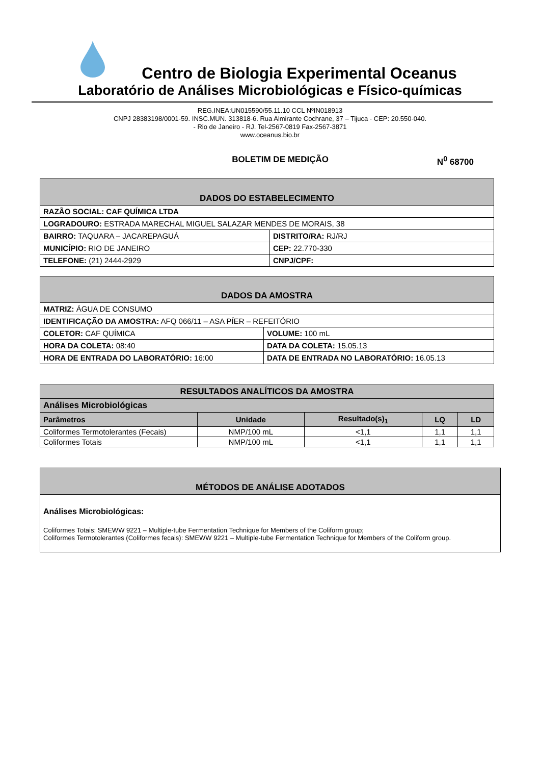Centro de Biologia Experimental Oceanus
Laboratório de Análises Microbiológicas e Físico-químicas
REG.INEA:UN015590/55.11.10 CCL NºIN018913
CNPJ 28383198/0001-59. INSC.MUN. 313818-6. Rua Almirante Cochrane, 37 – Tijuca - CEP: 20.550-040.
- Rio de Janeiro - RJ. Tel-2567-0819 Fax-2567-3871
www.oceanus.bio.br
BOLETIM DE MEDIÇÃO N<sup>0</sup> 68700
| DADOS DO ESTABELECIMENTO | |
| --- | --- |
| RAZÃO SOCIAL: CAF QUÍMICA LTDA | |
| LOGRADOURO: ESTRADA MARECHAL MIGUEL SALAZAR MENDES DE MORAIS, 38 | |
| BAIRRO: TAQUARA – JACAREPAGUÁ | DISTRITO/RA: RJ/RJ |
| MUNICÍPIO: RIO DE JANEIRO | CEP: 22.770-330 |
| TELEFONE: (21) 2444-2929 | CNPJ/CPF: |
| DADOS DA AMOSTRA | |
| --- | --- |
| MATRIZ: ÁGUA DE CONSUMO | |
| IDENTIFICAÇÃO DA AMOSTRA: AFQ 066/11 – ASA PÍER – REFEITÓRIO | |
| COLETOR: CAF QUÍMICA | VOLUME: 100 mL |
| HORA DA COLETA: 08:40 | DATA DA COLETA: 15.05.13 |
| HORA DE ENTRADA DO LABORATÓRIO: 16:00 | DATA DE ENTRADA NO LABORATÓRIO: 16.05.13 |
| RESULTADOS ANALÍTICOS DA AMOSTRA | | | | |
| --- | --- | --- | --- | --- |
| Análises Microbiológicas | | | | |
| Parâmetros | Unidade | Resultado(s)<sub>1</sub> | LQ | LD |
| Coliformes Termotolerantes (Fecais) | NMP/100 mL | <1,1 | 1,1 | 1,1 |
| Coliformes Totais | NMP/100 mL | <1,1 | 1,1 | 1,1 |
| MÉTODOS DE ANÁLISE ADOTADOS |
| --- |
| Análises Microbiológicas: Coliformes Totais: SMEWW 9221 – Multiple-tube Fermentation Technique for Members of the Coliform group; Coliformes Termotolerantes (Coliformes fecais): SMEWW 9221 – Multiple-tube Fermentation Technique for Members of the Coliform group. |